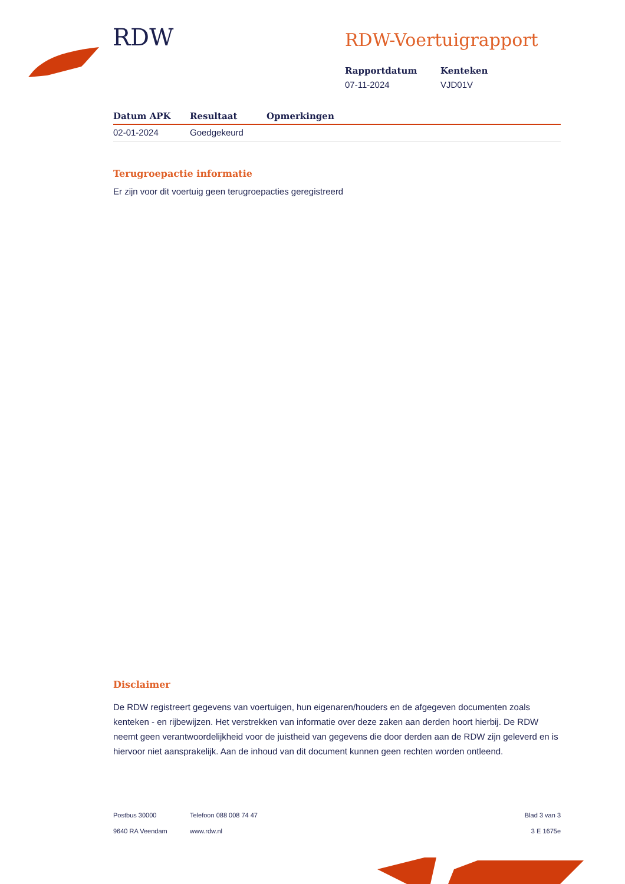RDW
RDW-Voertuigrapport
Rapportdatum
07-11-2024
Kenteken
VJD01V
| Datum APK | Resultaat | Opmerkingen |
| --- | --- | --- |
| 02-01-2024 | Goedgekeurd | |
Terugroepactie informatie
Er zijn voor dit voertuig geen terugroepacties geregistreerd
Disclaimer
De RDW registreert gegevens van voertuigen, hun eigenaren/houders en de afgegeven documenten zoals kenteken - en rijbewijzen. Het verstrekken van informatie over deze zaken aan derden hoort hierbij. De RDW neemt geen verantwoordelijkheid voor de juistheid van gegevens die door derden aan de RDW zijn geleverd en is hiervoor niet aansprakelijk. Aan de inhoud van dit document kunnen geen rechten worden ontleend.
Postbus 30000
9640 RA Veendam
Telefoon 088 008 74 47
www.rdw.nl
Blad 3 van 3
3 E 1675e